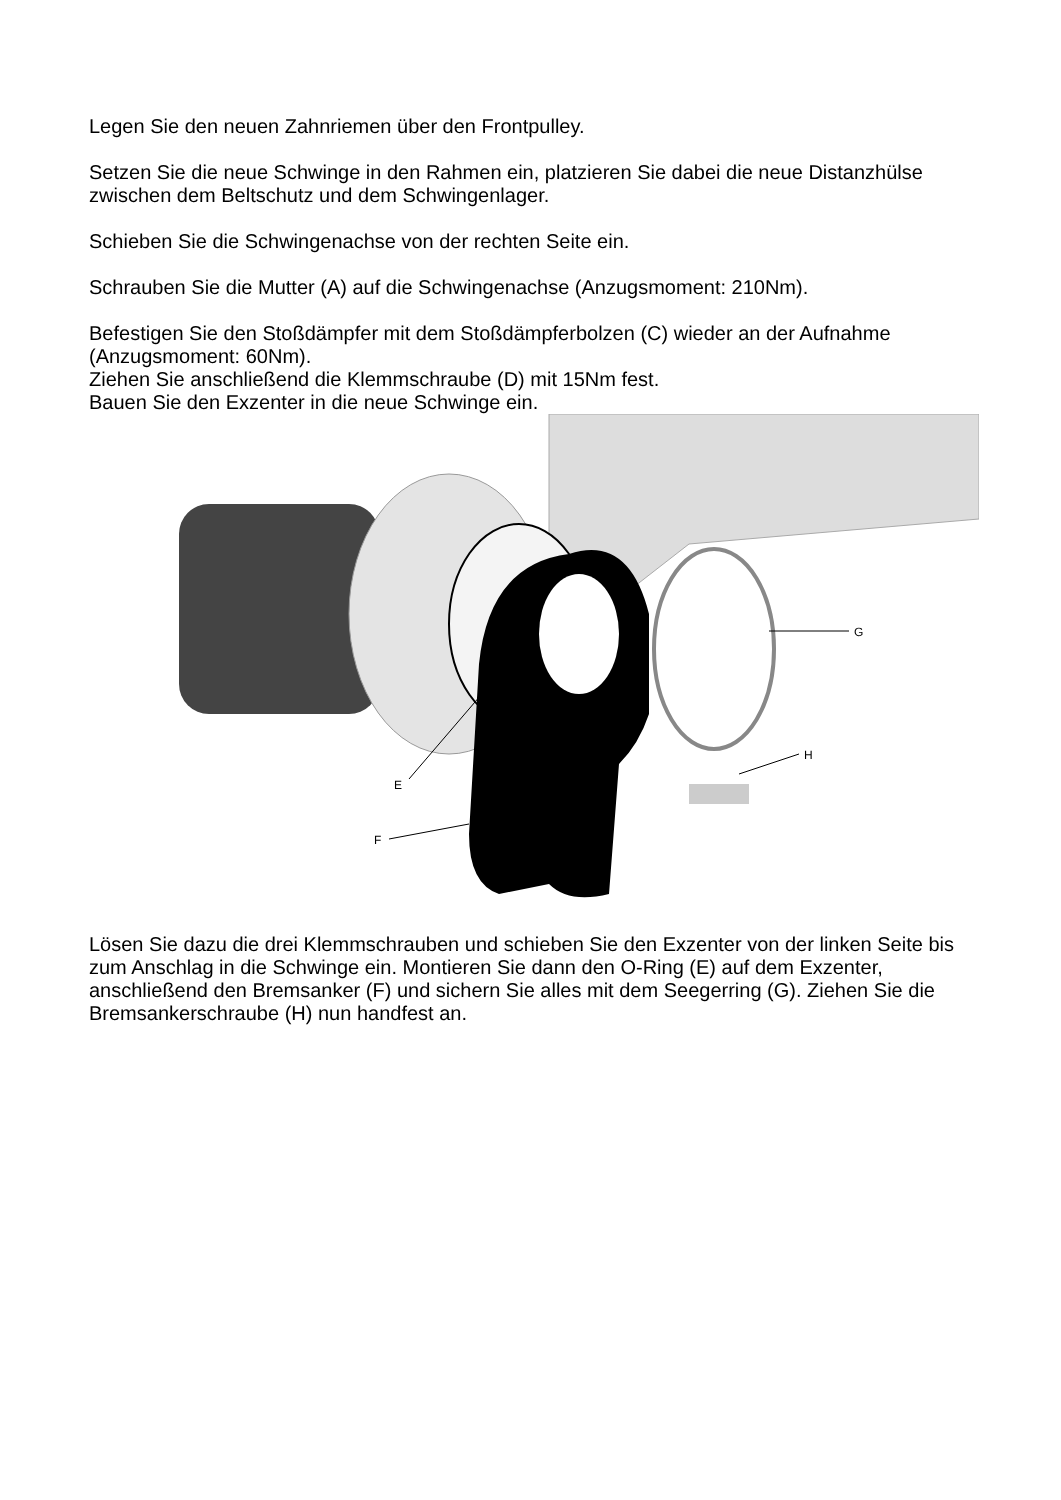Legen Sie den neuen Zahnriemen über den Frontpulley.
Setzen Sie die neue Schwinge in den Rahmen ein, platzieren Sie dabei die neue Distanzhülse zwischen dem Beltschutz und dem Schwingenlager.
Schieben Sie die Schwingenachse von der rechten Seite ein.
Schrauben Sie die Mutter (A) auf die Schwingenachse (Anzugsmoment: 210Nm).
Befestigen Sie den Stoßdämpfer mit dem Stoßdämpferbolzen (C) wieder an der Aufnahme (Anzugsmoment: 60Nm).
Ziehen Sie anschließend die Klemmschraube (D) mit 15Nm fest.
Bauen Sie den Exzenter in die neue Schwinge ein.
G
H
E
F
Lösen Sie dazu die drei Klemmschrauben und schieben Sie den Exzenter von der linken Seite bis zum Anschlag in die Schwinge ein. Montieren Sie dann den O-Ring (E) auf dem Exzenter, anschließend den Bremsanker (F) und sichern Sie alles mit dem Seegerring (G). Ziehen Sie die Bremsankerschraube (H) nun handfest an.